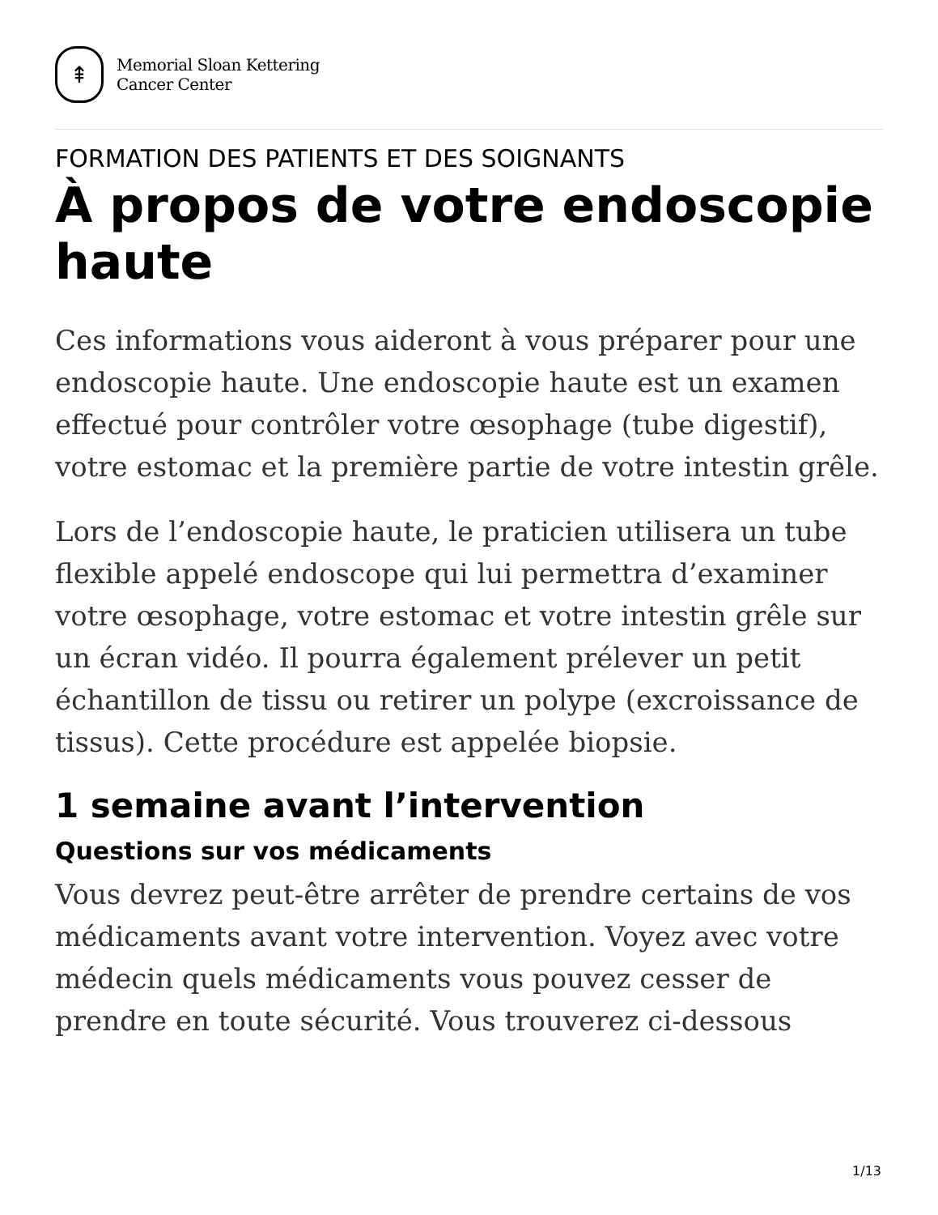⇞
Memorial Sloan Kettering
Cancer Center
FORMATION DES PATIENTS ET DES SOIGNANTS
À propos de votre endoscopie haute
Ces informations vous aideront à vous préparer pour une endoscopie haute. Une endoscopie haute est un examen effectué pour contrôler votre œsophage (tube digestif), votre estomac et la première partie de votre intestin grêle.
Lors de l’endoscopie haute, le praticien utilisera un tube flexible appelé endoscope qui lui permettra d’examiner votre œsophage, votre estomac et votre intestin grêle sur un écran vidéo. Il pourra également prélever un petit échantillon de tissu ou retirer un polype (excroissance de tissus). Cette procédure est appelée biopsie.
1 semaine avant l’intervention
Questions sur vos médicaments
Vous devrez peut-être arrêter de prendre certains de vos médicaments avant votre intervention. Voyez avec votre médecin quels médicaments vous pouvez cesser de prendre en toute sécurité. Vous trouverez ci-dessous
1/13